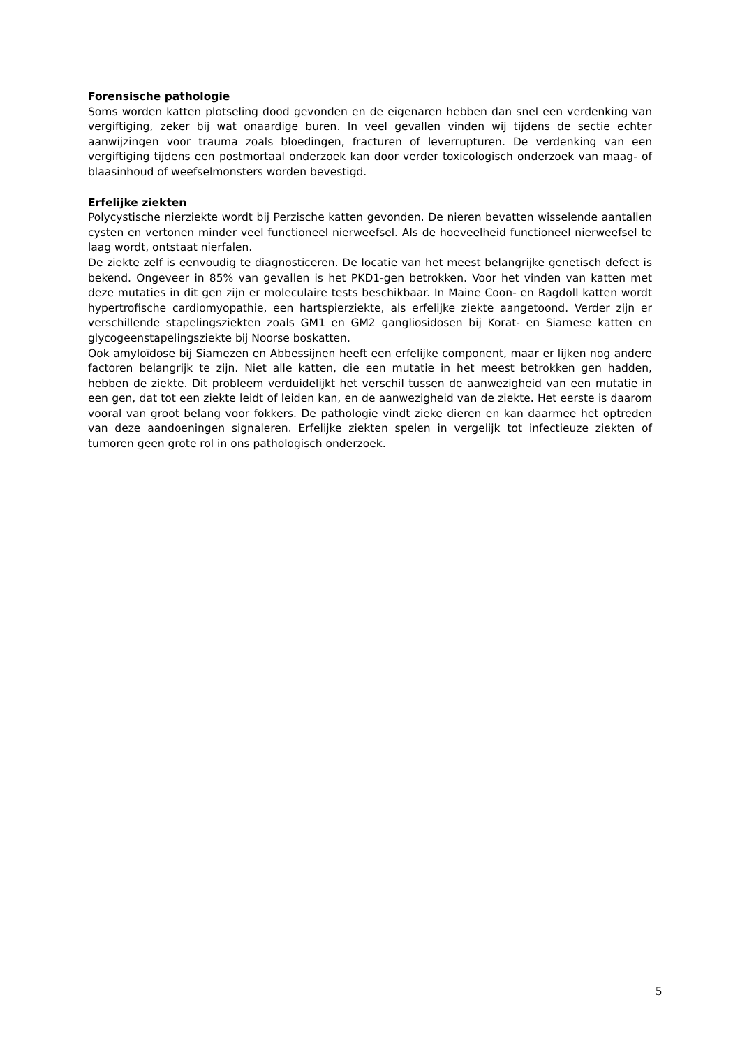Forensische pathologie
Soms worden katten plotseling dood gevonden en de eigenaren hebben dan snel een verdenking van vergiftiging, zeker bij wat onaardige buren. In veel gevallen vinden wij tijdens de sectie echter aanwijzingen voor trauma zoals bloedingen, fracturen of leverrupturen. De verdenking van een vergiftiging tijdens een postmortaal onderzoek kan door verder toxicologisch onderzoek van maag- of blaasinhoud of weefselmonsters worden bevestigd.
Erfelijke ziekten
Polycystische nierziekte wordt bij Perzische katten gevonden. De nieren bevatten wisselende aantallen cysten en vertonen minder veel functioneel nierweefsel. Als de hoeveelheid functioneel nierweefsel te laag wordt, ontstaat nierfalen.
De ziekte zelf is eenvoudig te diagnosticeren. De locatie van het meest belangrijke genetisch defect is bekend. Ongeveer in 85% van gevallen is het PKD1-gen betrokken. Voor het vinden van katten met deze mutaties in dit gen zijn er moleculaire tests beschikbaar. In Maine Coon- en Ragdoll katten wordt hypertrofische cardiomyopathie, een hartspierziekte, als erfelijke ziekte aangetoond. Verder zijn er verschillende stapelingsziekten zoals GM1 en GM2 gangliosidosen bij Korat- en Siamese katten en glycogeenstapelingsziekte bij Noorse boskatten.
Ook amyloïdose bij Siamezen en Abbessijnen heeft een erfelijke component, maar er lijken nog andere factoren belangrijk te zijn. Niet alle katten, die een mutatie in het meest betrokken gen hadden, hebben de ziekte. Dit probleem verduidelijkt het verschil tussen de aanwezigheid van een mutatie in een gen, dat tot een ziekte leidt of leiden kan, en de aanwezigheid van de ziekte. Het eerste is daarom vooral van groot belang voor fokkers. De pathologie vindt zieke dieren en kan daarmee het optreden van deze aandoeningen signaleren. Erfelijke ziekten spelen in vergelijk tot infectieuze ziekten of tumoren geen grote rol in ons pathologisch onderzoek.
5